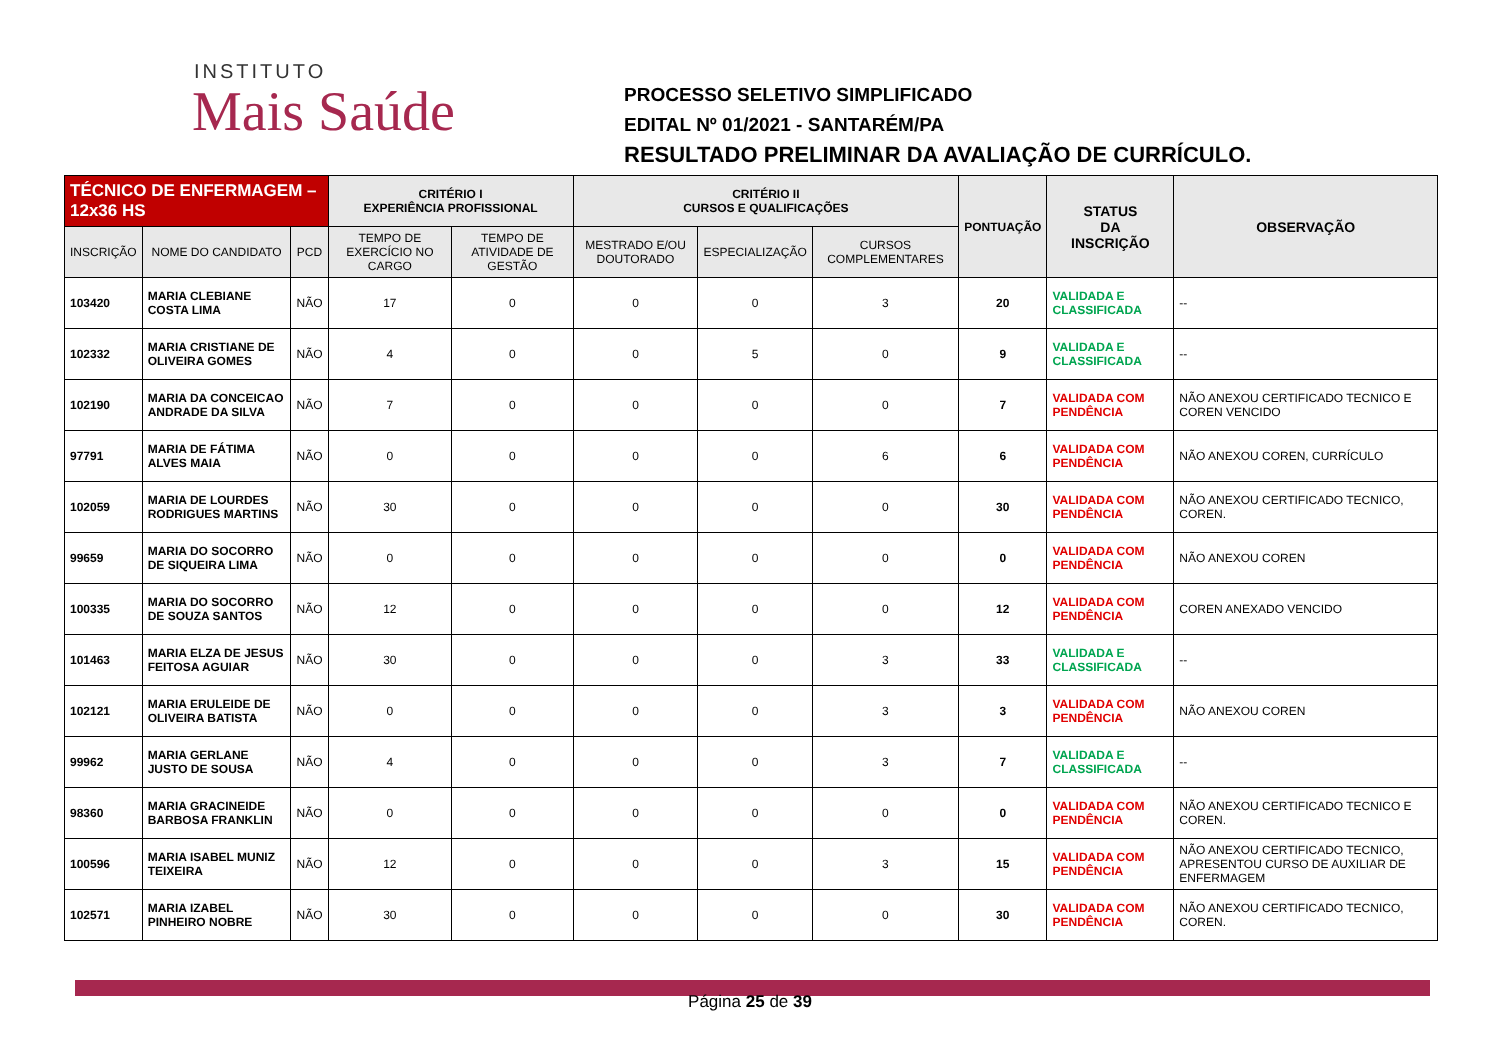INSTITUTO
Mais Saúde
PROCESSO SELETIVO SIMPLIFICADO
EDITAL Nº 01/2021 - SANTARÉM/PA
RESULTADO PRELIMINAR DA AVALIAÇÃO DE CURRÍCULO.
| TÉCNICO DE ENFERMAGEM – 12x36 HS | | | CRITÉRIO I EXPERIÊNCIA PROFISSIONAL | | CRITÉRIO II CURSOS E QUALIFICAÇÕES | | | PONTUAÇÃO | STATUS DA INSCRIÇÃO | OBSERVAÇÃO |
| INSCRIÇÃO | NOME DO CANDIDATO | PCD | TEMPO DE EXERCÍCIO NO CARGO | TEMPO DE ATIVIDADE DE GESTÃO | MESTRADO E/OU DOUTORADO | ESPECIALIZAÇÃO | CURSOS COMPLEMENTARES | | | |
| 103420 | MARIA CLEBIANE COSTA LIMA | NÃO | 17 | 0 | 0 | 0 | 3 | 20 | VALIDADA E CLASSIFICADA | -- |
| 102332 | MARIA CRISTIANE DE OLIVEIRA GOMES | NÃO | 4 | 0 | 0 | 5 | 0 | 9 | VALIDADA E CLASSIFICADA | -- |
| 102190 | MARIA DA CONCEICAO ANDRADE DA SILVA | NÃO | 7 | 0 | 0 | 0 | 0 | 7 | VALIDADA COM PENDÊNCIA | NÃO ANEXOU CERTIFICADO TECNICO E COREN VENCIDO |
| 97791 | MARIA DE FÁTIMA ALVES MAIA | NÃO | 0 | 0 | 0 | 0 | 6 | 6 | VALIDADA COM PENDÊNCIA | NÃO ANEXOU COREN, CURRÍCULO |
| 102059 | MARIA DE LOURDES RODRIGUES MARTINS | NÃO | 30 | 0 | 0 | 0 | 0 | 30 | VALIDADA COM PENDÊNCIA | NÃO ANEXOU CERTIFICADO TECNICO, COREN. |
| 99659 | MARIA DO SOCORRO DE SIQUEIRA LIMA | NÃO | 0 | 0 | 0 | 0 | 0 | 0 | VALIDADA COM PENDÊNCIA | NÃO ANEXOU COREN |
| 100335 | MARIA DO SOCORRO DE SOUZA SANTOS | NÃO | 12 | 0 | 0 | 0 | 0 | 12 | VALIDADA COM PENDÊNCIA | COREN ANEXADO VENCIDO |
| 101463 | MARIA ELZA DE JESUS FEITOSA AGUIAR | NÃO | 30 | 0 | 0 | 0 | 3 | 33 | VALIDADA E CLASSIFICADA | -- |
| 102121 | MARIA ERULEIDE DE OLIVEIRA BATISTA | NÃO | 0 | 0 | 0 | 0 | 3 | 3 | VALIDADA COM PENDÊNCIA | NÃO ANEXOU COREN |
| 99962 | MARIA GERLANE JUSTO DE SOUSA | NÃO | 4 | 0 | 0 | 0 | 3 | 7 | VALIDADA E CLASSIFICADA | -- |
| 98360 | MARIA GRACINEIDE BARBOSA FRANKLIN | NÃO | 0 | 0 | 0 | 0 | 0 | 0 | VALIDADA COM PENDÊNCIA | NÃO ANEXOU CERTIFICADO TECNICO E COREN. |
| 100596 | MARIA ISABEL MUNIZ TEIXEIRA | NÃO | 12 | 0 | 0 | 0 | 3 | 15 | VALIDADA COM PENDÊNCIA | NÃO ANEXOU CERTIFICADO TECNICO, APRESENTOU CURSO DE AUXILIAR DE ENFERMAGEM |
| 102571 | MARIA IZABEL PINHEIRO NOBRE | NÃO | 30 | 0 | 0 | 0 | 0 | 30 | VALIDADA COM PENDÊNCIA | NÃO ANEXOU CERTIFICADO TECNICO, COREN. |
Página 25 de 39